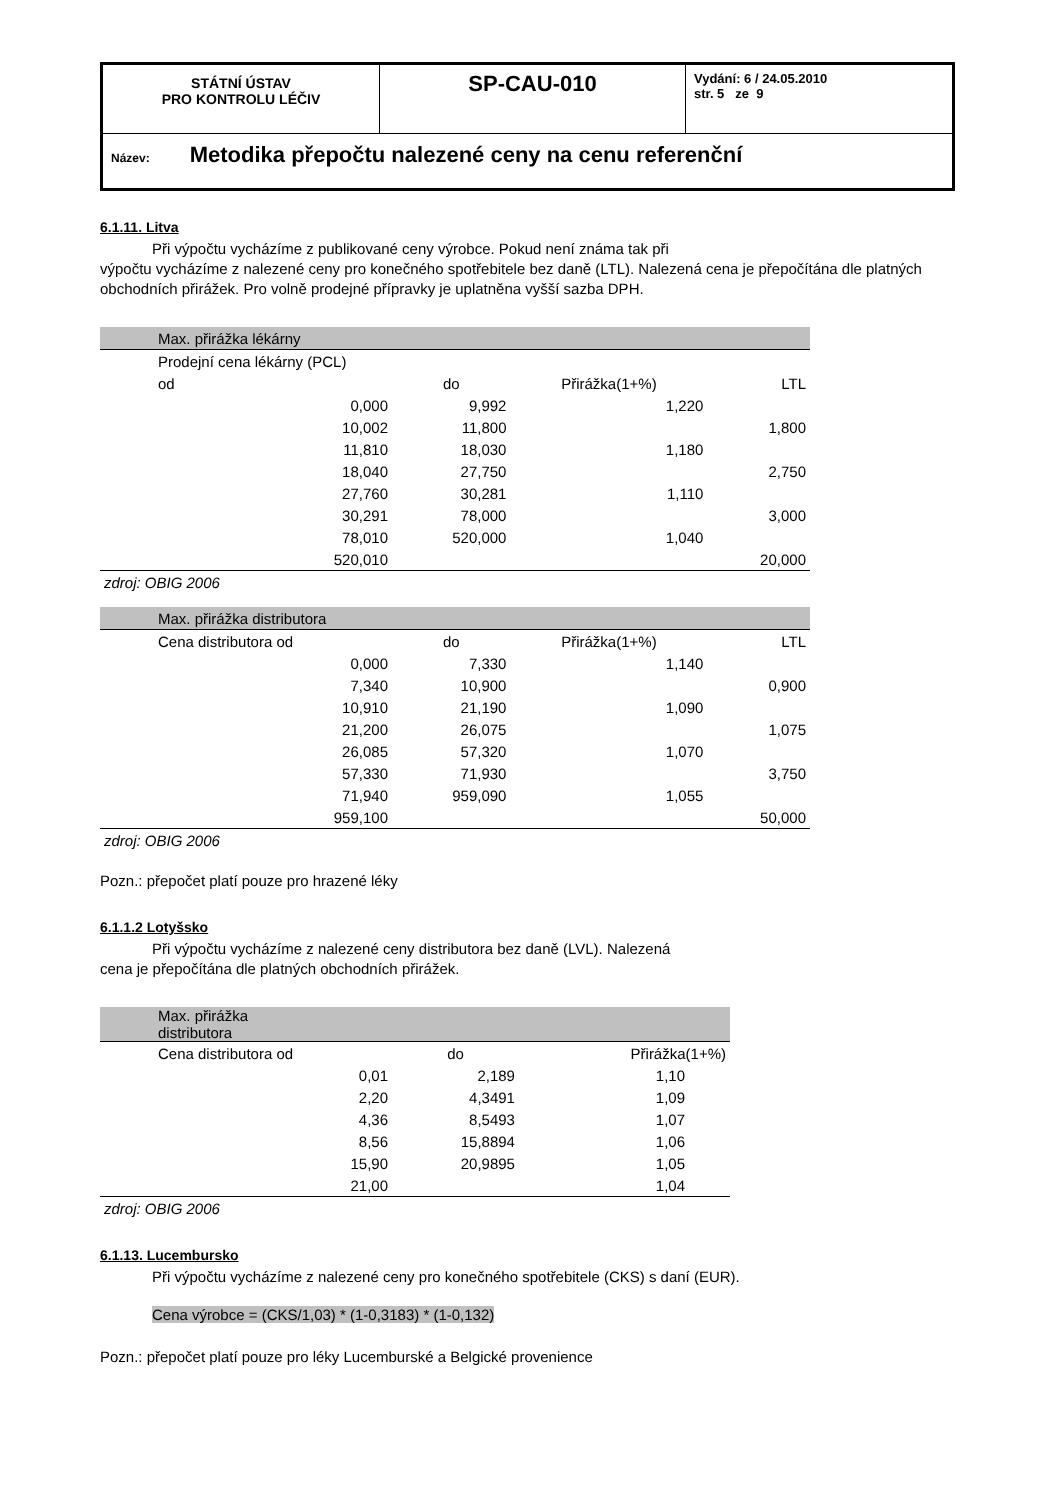| STÁTNÍ ÚSTAV PRO KONTROLU LÉČIV | SP-CAU-010 | Vydání: 6 / 24.05.2010 str. 5 ze 9 |
| Název: Metodika přepočtu nalezené ceny na cenu referenční | | |
6.1.11. Litva
Při výpočtu vycházíme z publikované ceny výrobce. Pokud není známa tak při
výpočtu vycházíme z nalezené ceny pro konečného spotřebitele bez daně (LTL). Nalezená cena je přepočítána dle platných obchodních přirážek. Pro volně prodejné přípravky je uplatněna vyšší sazba DPH.
| Max. přirážka lékárny | | | |
| Prodejní cena lékárny (PCL) | | | |
| od | do | Přirážka(1+%) | LTL |
| 0,000 | 9,992 | 1,220 | |
| 10,002 | 11,800 | | 1,800 |
| 11,810 | 18,030 | 1,180 | |
| 18,040 | 27,750 | | 2,750 |
| 27,760 | 30,281 | 1,110 | |
| 30,291 | 78,000 | | 3,000 |
| 78,010 | 520,000 | 1,040 | |
| 520,010 | | | 20,000 |
| zdroj: OBIG 2006 | | | |
| Max. přirážka distributora | | | |
| Cena distributora od | do | Přirážka(1+%) | LTL |
| 0,000 | 7,330 | 1,140 | |
| 7,340 | 10,900 | | 0,900 |
| 10,910 | 21,190 | 1,090 | |
| 21,200 | 26,075 | | 1,075 |
| 26,085 | 57,320 | 1,070 | |
| 57,330 | 71,930 | | 3,750 |
| 71,940 | 959,090 | 1,055 | |
| 959,100 | | | 50,000 |
| zdroj: OBIG 2006 | | | |
Pozn.: přepočet platí pouze pro hrazené léky
6.1.1.2 Lotyšsko
Při výpočtu vycházíme z nalezené ceny distributora bez daně (LVL). Nalezená
cena je přepočítána dle platných obchodních přirážek.
| Max. přirážka distributora | | |
| Cena distributora od | do | Přirážka(1+%) |
| 0,01 | 2,189 | 1,10 |
| 2,20 | 4,3491 | 1,09 |
| 4,36 | 8,5493 | 1,07 |
| 8,56 | 15,8894 | 1,06 |
| 15,90 | 20,9895 | 1,05 |
| 21,00 | | 1,04 |
| zdroj: OBIG 2006 | | |
6.1.13. Lucembursko
Při výpočtu vycházíme z nalezené ceny pro konečného spotřebitele (CKS) s daní (EUR).
Cena výrobce = (CKS/1,03) * (1-0,3183) * (1-0,132)
Pozn.: přepočet platí pouze pro léky Lucemburské a Belgické provenience